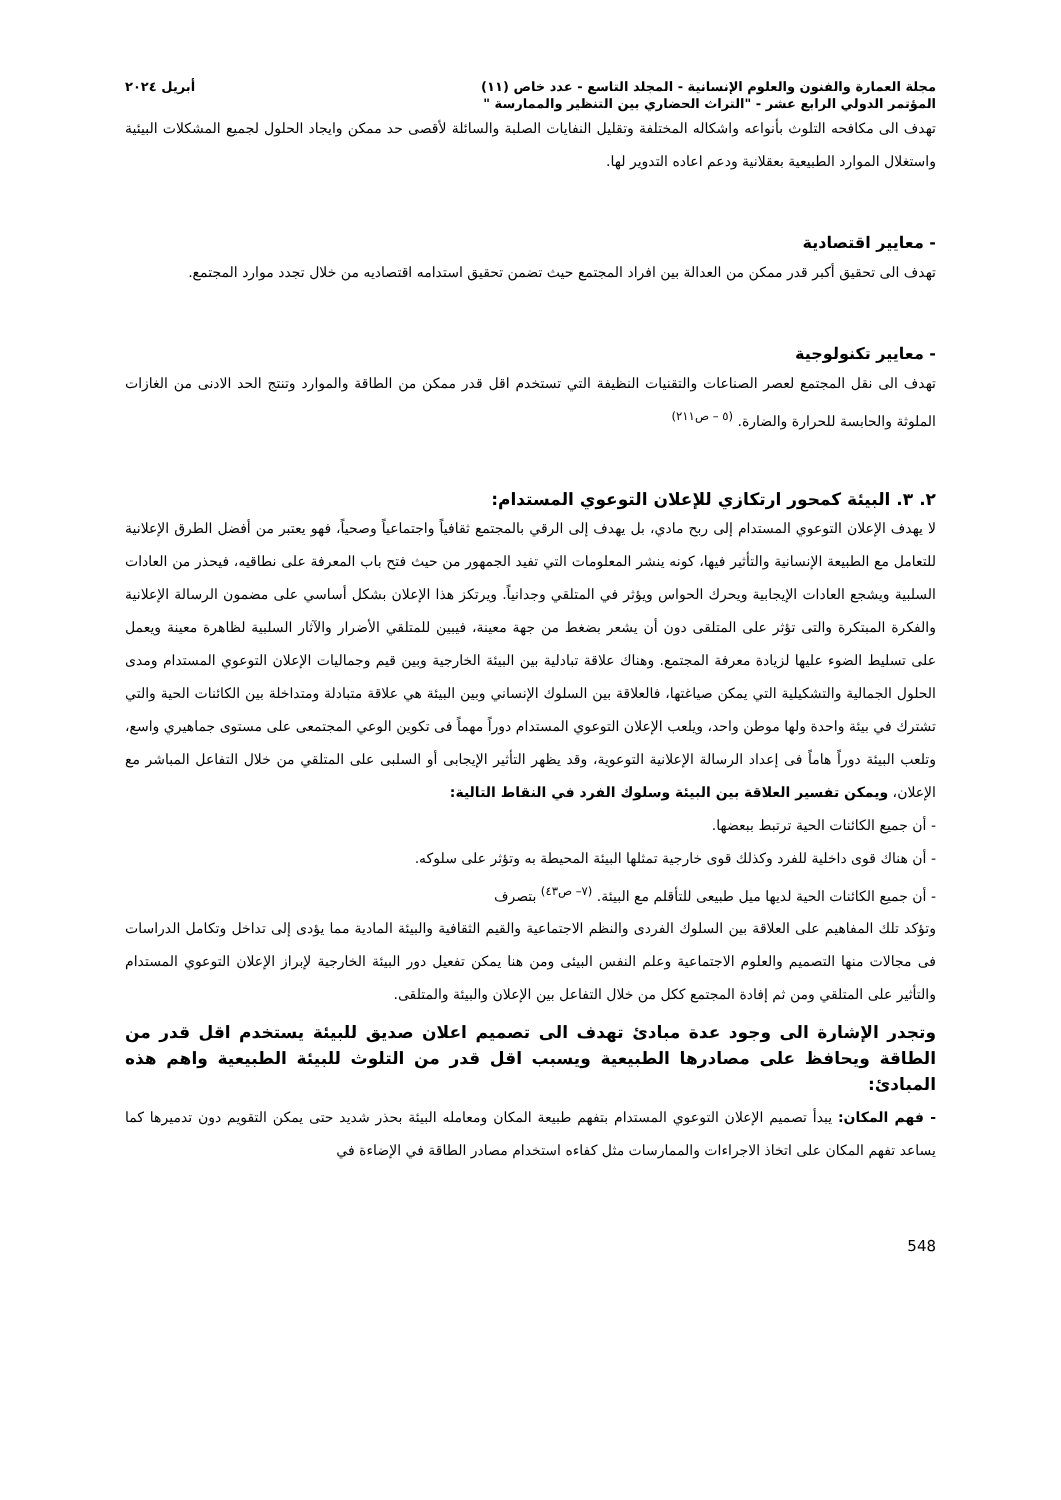مجلة العمارة والفنون والعلوم الإنسانية - المجلد التاسع - عدد خاص (١١) أبريل ٢٠٢٤
المؤتمر الدولي الرابع عشر - "التراث الحضاري بين التنظير والممارسة "
تهدف الى مكافحه التلوث بأنواعه واشكاله المختلفة وتقليل النفايات الصلبة والسائلة لأقصى حد ممكن وايجاد الحلول لجميع المشكلات البيئية واستغلال الموارد الطبيعية بعقلانية ودعم اعاده التدوير لها.
- معايير اقتصادية
تهدف الى تحقيق أكبر قدر ممكن من العدالة بين افراد المجتمع حيث تضمن تحقيق استدامه اقتصاديه من خلال تجدد موارد المجتمع.
- معايير تكنولوجية
تهدف الى نقل المجتمع لعصر الصناعات والتقنيات النظيفة التي تستخدم اقل قدر ممكن من الطاقة والموارد وتنتج الحد الادنى من الغازات الملوثة والحابسة للحرارة والضارة. <sup>(٥ – ص٢١١)</sup>
٢. ٣. البيئة كمحور ارتكازي للإعلان التوعوي المستدام:
لا يهدف الإعلان التوعوي المستدام إلى ربح مادي، بل يهدف إلى الرقي بالمجتمع ثقافياً واجتماعياً وصحياً، فهو يعتبر من أفضل الطرق الإعلانية للتعامل مع الطبيعة الإنسانية والتأثير فيها، كونه ينشر المعلومات التي تفيد الجمهور من حيث فتح باب المعرفة على نطاقيه، فيحذر من العادات السلبية ويشجع العادات الإيجابية ويحرك الحواس ويؤثر في المتلقي وجدانياً. ويرتكز هذا الإعلان بشكل أساسي على مضمون الرسالة الإعلانية والفكرة المبتكرة والتى تؤثر على المتلقى دون أن يشعر بضغط من جهة معينة، فيبين للمتلقي الأضرار والآثار السلبية لظاهرة معينة ويعمل على تسليط الضوء عليها لزيادة معرفة المجتمع. وهناك علاقة تبادلية بين البيئة الخارجية وبين قيم وجماليات الإعلان التوعوي المستدام ومدى الحلول الجمالية والتشكيلية التي يمكن صياغتها، فالعلاقة بين السلوك الإنساني وبين البيئة هي علاقة متبادلة ومتداخلة بين الكائنات الحية والتي تشترك في بيئة واحدة ولها موطن واحد، ويلعب الإعلان التوعوي المستدام دوراً مهماً فى تكوين الوعي المجتمعى على مستوى جماهيري واسع، وتلعب البيئة دوراً هاماً فى إعداد الرسالة الإعلانية التوعوية، وقد يظهر التأثير الإيجابى أو السلبى على المتلقي من خلال التفاعل المباشر مع الإعلان، ويمكن تفسير العلاقة بين البيئة وسلوك الفرد في النقاط التالية:
- أن جميع الكائنات الحية ترتبط ببعضها.
- أن هناك قوى داخلية للفرد وكذلك قوى خارجية تمثلها البيئة المحيطة به وتؤثر على سلوكه.
- أن جميع الكائنات الحية لديها ميل طبيعى للتأقلم مع البيئة. <sup>(٧– ص٤٣)</sup> بتصرف
وتؤكد تلك المفاهيم على العلاقة بين السلوك الفردى والنظم الاجتماعية والقيم الثقافية والبيئة المادية مما يؤدى إلى تداخل وتكامل الدراسات فى مجالات منها التصميم والعلوم الاجتماعية وعلم النفس البيئى ومن هنا يمكن تفعيل دور البيئة الخارجية لإبراز الإعلان التوعوي المستدام والتأثير على المتلقي ومن ثم إفادة المجتمع ككل من خلال التفاعل بين الإعلان والبيئة والمتلقى.
وتجدر الإشارة الى وجود عدة مبادئ تهدف الى تصميم اعلان صديق للبيئة يستخدم اقل قدر من الطاقة ويحافظ على مصادرها الطبيعية ويسبب اقل قدر من التلوث للبيئة الطبيعية واهم هذه المبادئ:
- فهم المكان: يبدأ تصميم الإعلان التوعوي المستدام بتفهم طبيعة المكان ومعامله البيئة بحذر شديد حتى يمكن التقويم دون تدميرها كما يساعد تفهم المكان على اتخاذ الاجراءات والممارسات مثل كفاءه استخدام مصادر الطاقة في الإضاءة في
548